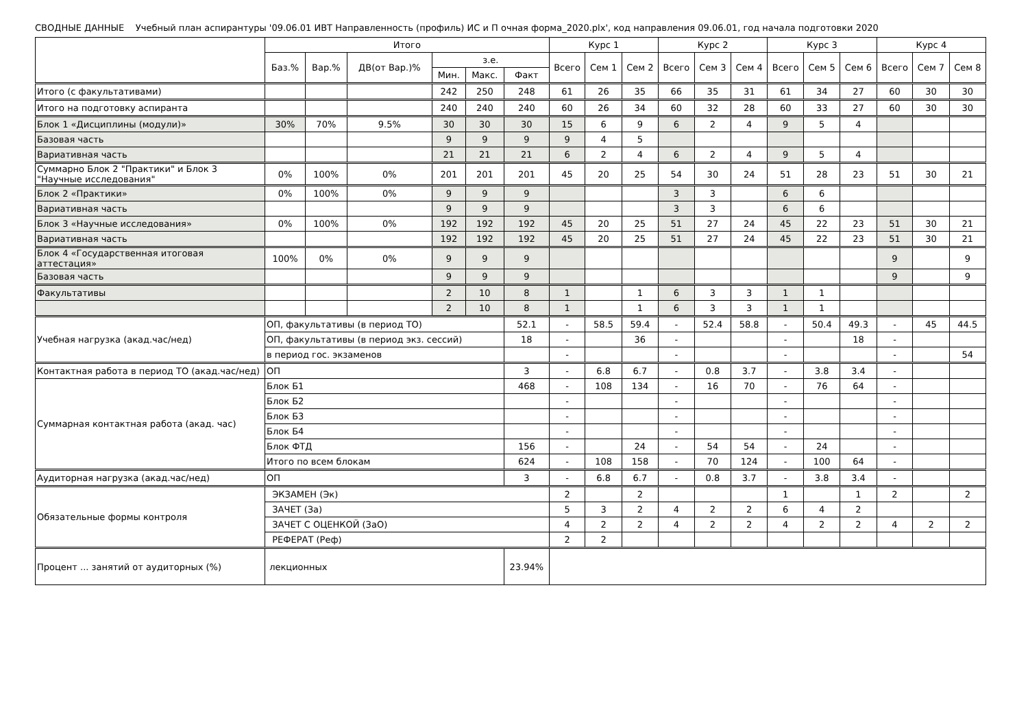СВОДНЫЕ ДАННЫЕ Учебный план аспирантуры '09.06.01 ИВТ Направленность (профиль) ИС и П очная форма_2020.plx', код направления 09.06.01, год начала подготовки 2020
| | Итого | | | | | | Курс 1 | | | Курс 2 | | | Курс 3 | | | Курс 4 | | |
| --- | --- | --- | --- | --- | --- | --- | --- | --- | --- | --- | --- | --- | --- | --- | --- | --- | --- | --- |
| | Баз.% | Вар.% | ДВ(от Вар.)% | з.е. | | | Всего | Сем 1 | Сем 2 | Всего | Сем 3 | Сем 4 | Всего | Сем 5 | Сем 6 | Всего | Сем 7 | Сем 8 |
| | | | | Мин. | Макс. | Факт | | | | | | | | | | | | |
| Итого (с факультативами) | | | | 242 | 250 | 248 | 61 | 26 | 35 | 66 | 35 | 31 | 61 | 34 | 27 | 60 | 30 | 30 |
| Итого на подготовку аспиранта | | | | 240 | 240 | 240 | 60 | 26 | 34 | 60 | 32 | 28 | 60 | 33 | 27 | 60 | 30 | 30 |
| Блок 1 «Дисциплины (модули)» | 30% | 70% | 9.5% | 30 | 30 | 30 | 15 | 6 | 9 | 6 | 2 | 4 | 9 | 5 | 4 | | | |
| Базовая часть | | | | 9 | 9 | 9 | 9 | 4 | 5 | | | | | | | | | |
| Вариативная часть | | | | 21 | 21 | 21 | 6 | 2 | 4 | 6 | 2 | 4 | 9 | 5 | 4 | | | |
| Суммарно Блок 2 "Практики" и Блок 3 "Научные исследования" | 0% | 100% | 0% | 201 | 201 | 201 | 45 | 20 | 25 | 54 | 30 | 24 | 51 | 28 | 23 | 51 | 30 | 21 |
| Блок 2 «Практики» | 0% | 100% | 0% | 9 | 9 | 9 | | | | 3 | 3 | | 6 | 6 | | | | |
| Вариативная часть | | | | 9 | 9 | 9 | | | | 3 | 3 | | 6 | 6 | | | | |
| Блок 3 «Научные исследования» | 0% | 100% | 0% | 192 | 192 | 192 | 45 | 20 | 25 | 51 | 27 | 24 | 45 | 22 | 23 | 51 | 30 | 21 |
| Вариативная часть | | | | 192 | 192 | 192 | 45 | 20 | 25 | 51 | 27 | 24 | 45 | 22 | 23 | 51 | 30 | 21 |
| Блок 4 «Государственная итоговая аттестация» | 100% | 0% | 0% | 9 | 9 | 9 | | | | | | | | | | 9 | | 9 |
| Базовая часть | | | | 9 | 9 | 9 | | | | | | | | | | 9 | | 9 |
| Факультативы | | | | 2 | 10 | 8 | 1 | | 1 | 6 | 3 | 3 | 1 | 1 | | | | |
| | | | | 2 | 10 | 8 | 1 | | 1 | 6 | 3 | 3 | 1 | 1 | | | | |
| Учебная нагрузка (акад.час/нед) | ОП, факультативы (в период ТО) | | | | | 52.1 | - | 58.5 | 59.4 | - | 52.4 | 58.8 | - | 50.4 | 49.3 | - | 45 | 44.5 |
| | ОП, факультативы (в период экз. сессий) | | | | | 18 | - | | 36 | - | | | - | | 18 | - | | |
| | в период гос. экзаменов | | | | | | - | | | - | | | - | | | - | | 54 |
| Контактная работа в период ТО (акад.час/нед) | ОП | | | | | 3 | - | 6.8 | 6.7 | - | 0.8 | 3.7 | - | 3.8 | 3.4 | - | | |
| Суммарная контактная работа (акад. час) | Блок Б1 | | | | | 468 | - | 108 | 134 | - | 16 | 70 | - | 76 | 64 | - | | |
| | Блок Б2 | | | | | | - | | | - | | | - | | | - | | |
| | Блок Б3 | | | | | | - | | | - | | | - | | | - | | |
| | Блок Б4 | | | | | | - | | | - | | | - | | | - | | |
| | Блок ФТД | | | | | 156 | - | | 24 | - | 54 | 54 | - | 24 | | - | | |
| | Итого по всем блокам | | | | | 624 | - | 108 | 158 | - | 70 | 124 | - | 100 | 64 | - | | |
| Аудиторная нагрузка (акад.час/нед) | ОП | | | | | 3 | - | 6.8 | 6.7 | - | 0.8 | 3.7 | - | 3.8 | 3.4 | - | | |
| Обязательные формы контроля | ЭКЗАМЕН (Эк) | | | | | | 2 | | 2 | | | | 1 | | 1 | 2 | | 2 |
| | ЗАЧЕТ (За) | | | | | | 5 | 3 | 2 | 4 | 2 | 2 | 6 | 4 | 2 | | | |
| | ЗАЧЕТ С ОЦЕНКОЙ (ЗаО) | | | | | | 4 | 2 | 2 | 4 | 2 | 2 | 4 | 2 | 2 | 4 | 2 | 2 |
| | РЕФЕРАТ (Реф) | | | | | | 2 | 2 | | | | | | | | | | |
| Процент ... занятий от аудиторных (%) | лекционных | | | | | 23.94% | | | | | | | | | | | | |